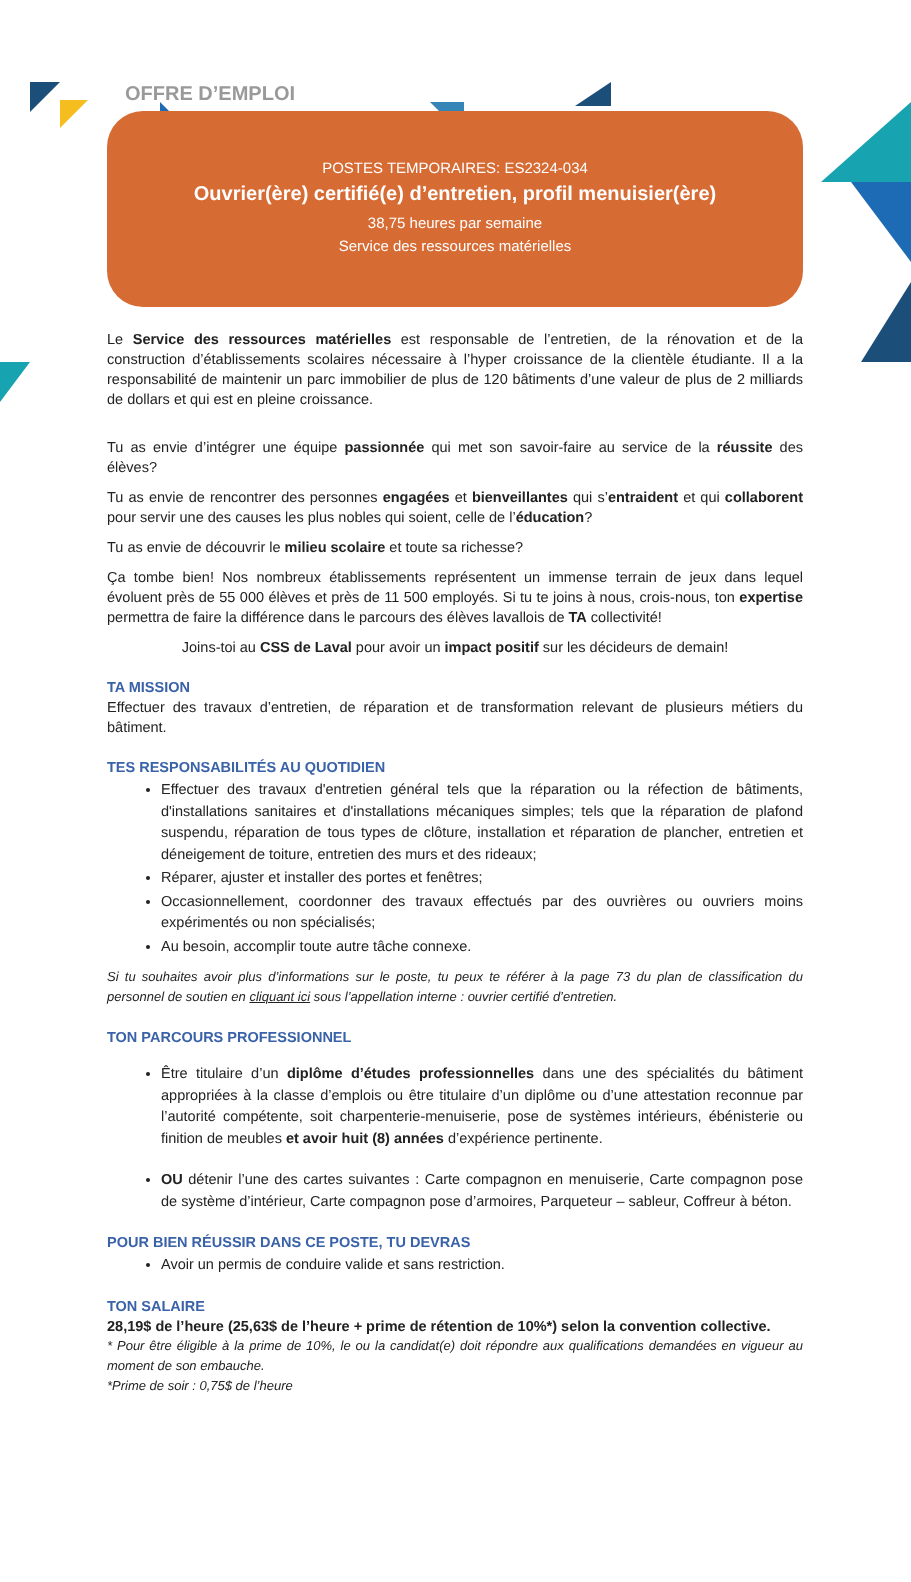OFFRE D’EMPLOI
POSTES TEMPORAIRES: ES2324-034
Ouvrier(ère) certifié(e) d’entretien, profil menuisier(ère)
38,75 heures par semaine
Service des ressources matérielles
Le Service des ressources matérielles est responsable de l’entretien, de la rénovation et de la construction d’établissements scolaires nécessaire à l’hyper croissance de la clientèle étudiante. Il a la responsabilité de maintenir un parc immobilier de plus de 120 bâtiments d’une valeur de plus de 2 milliards de dollars et qui est en pleine croissance.
Tu as envie d’intégrer une équipe passionnée qui met son savoir-faire au service de la réussite des élèves?
Tu as envie de rencontrer des personnes engagées et bienveillantes qui s’entraident et qui collaborent pour servir une des causes les plus nobles qui soient, celle de l’éducation?
Tu as envie de découvrir le milieu scolaire et toute sa richesse?
Ça tombe bien! Nos nombreux établissements représentent un immense terrain de jeux dans lequel évoluent près de 55 000 élèves et près de 11 500 employés. Si tu te joins à nous, crois-nous, ton expertise permettra de faire la différence dans le parcours des élèves lavallois de TA collectivité!
Joins-toi au CSS de Laval pour avoir un impact positif sur les décideurs de demain!
TA MISSION
Effectuer des travaux d’entretien, de réparation et de transformation relevant de plusieurs métiers du bâtiment.
TES RESPONSABILITÉS AU QUOTIDIEN
Effectuer des travaux d'entretien général tels que la réparation ou la réfection de bâtiments, d'installations sanitaires et d'installations mécaniques simples; tels que la réparation de plafond suspendu, réparation de tous types de clôture, installation et réparation de plancher, entretien et déneigement de toiture, entretien des murs et des rideaux;
Réparer, ajuster et installer des portes et fenêtres;
Occasionnellement, coordonner des travaux effectués par des ouvrières ou ouvriers moins expérimentés ou non spécialisés;
Au besoin, accomplir toute autre tâche connexe.
Si tu souhaites avoir plus d’informations sur le poste, tu peux te référer à la page 73 du plan de classification du personnel de soutien en cliquant ici sous l’appellation interne : ouvrier certifié d’entretien.
TON PARCOURS PROFESSIONNEL
Être titulaire d’un diplôme d’études professionnelles dans une des spécialités du bâtiment appropriées à la classe d’emplois ou être titulaire d’un diplôme ou d’une attestation reconnue par l’autorité compétente, soit charpenterie-menuiserie, pose de systèmes intérieurs, ébénisterie ou finition de meubles et avoir huit (8) années d’expérience pertinente.
OU détenir l’une des cartes suivantes : Carte compagnon en menuiserie, Carte compagnon pose de système d’intérieur, Carte compagnon pose d’armoires, Parqueteur – sableur, Coffreur à béton.
POUR BIEN RÉUSSIR DANS CE POSTE, TU DEVRAS
Avoir un permis de conduire valide et sans restriction.
TON SALAIRE
28,19$ de l’heure (25,63$ de l’heure + prime de rétention de 10%*) selon la convention collective.
* Pour être éligible à la prime de 10%, le ou la candidat(e) doit répondre aux qualifications demandées en vigueur au moment de son embauche.
*Prime de soir : 0,75$ de l’heure